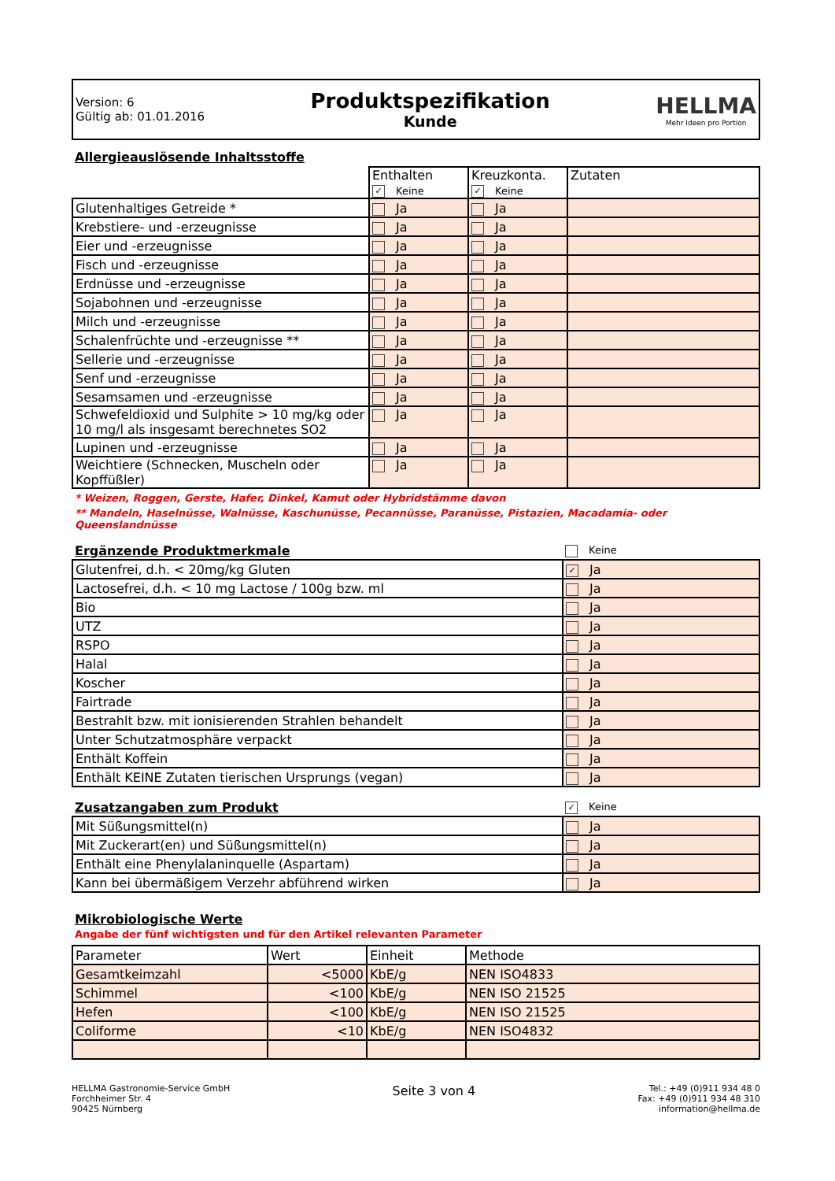Version: 6
Gültig ab: 01.01.2016
Produktspezifikation
Kunde
HELLMA
Mehr Ideen pro Portion
Allergieauslösende Inhaltsstoffe
| | Enthalten ✓ Keine | Kreuzkonta. ✓ Keine | Zutaten |
| Glutenhaltiges Getreide * | Ja | Ja | |
| Krebstiere- und -erzeugnisse | Ja | Ja | |
| Eier und -erzeugnisse | Ja | Ja | |
| Fisch und -erzeugnisse | Ja | Ja | |
| Erdnüsse und -erzeugnisse | Ja | Ja | |
| Sojabohnen und -erzeugnisse | Ja | Ja | |
| Milch und -erzeugnisse | Ja | Ja | |
| Schalenfrüchte und -erzeugnisse ** | Ja | Ja | |
| Sellerie und -erzeugnisse | Ja | Ja | |
| Senf und -erzeugnisse | Ja | Ja | |
| Sesamsamen und -erzeugnisse | Ja | Ja | |
| Schwefeldioxid und Sulphite > 10 mg/kg oder 10 mg/l als insgesamt berechnetes SO2 | Ja | Ja | |
| Lupinen und -erzeugnisse | Ja | Ja | |
| Weichtiere (Schnecken, Muscheln oder Kopffüßler) | Ja | Ja | |
* Weizen, Roggen, Gerste, Hafer, Dinkel, Kamut oder Hybridstämme davon
** Mandeln, Haselnüsse, Walnüsse, Kaschunüsse, Pecannüsse, Paranüsse, Pistazien, Macadamia- oder Queenslandnüsse
| Ergänzende Produktmerkmale | Keine |
| Glutenfrei, d.h. < 20mg/kg Gluten | ✓ Ja |
| Lactosefrei, d.h. < 10 mg Lactose / 100g bzw. ml | Ja |
| Bio | Ja |
| UTZ | Ja |
| RSPO | Ja |
| Halal | Ja |
| Koscher | Ja |
| Fairtrade | Ja |
| Bestrahlt bzw. mit ionisierenden Strahlen behandelt | Ja |
| Unter Schutzatmosphäre verpackt | Ja |
| Enthält Koffein | Ja |
| Enthält KEINE Zutaten tierischen Ursprungs (vegan) | Ja |
| Zusatzangaben zum Produkt | ✓ Keine |
| Mit Süßungsmittel(n) | Ja |
| Mit Zuckerart(en) und Süßungsmittel(n) | Ja |
| Enthält eine Phenylalaninquelle (Aspartam) | Ja |
| Kann bei übermäßigem Verzehr abführend wirken | Ja |
Mikrobiologische Werte
Angabe der fünf wichtigsten und für den Artikel relevanten Parameter
| Parameter | Wert | Einheit | Methode |
| --- | --- | --- | --- |
| Gesamtkeimzahl | <5000 | KbE/g | NEN ISO4833 |
| Schimmel | <100 | KbE/g | NEN ISO 21525 |
| Hefen | <100 | KbE/g | NEN ISO 21525 |
| Coliforme | <10 | KbE/g | NEN ISO4832 |
HELLMA Gastronomie-Service GmbH
Forchheimer Str. 4
90425 Nürnberg
Seite 3 von 4
Tel.: +49 (0)911 934 48 0
Fax: +49 (0)911 934 48 310
information@hellma.de